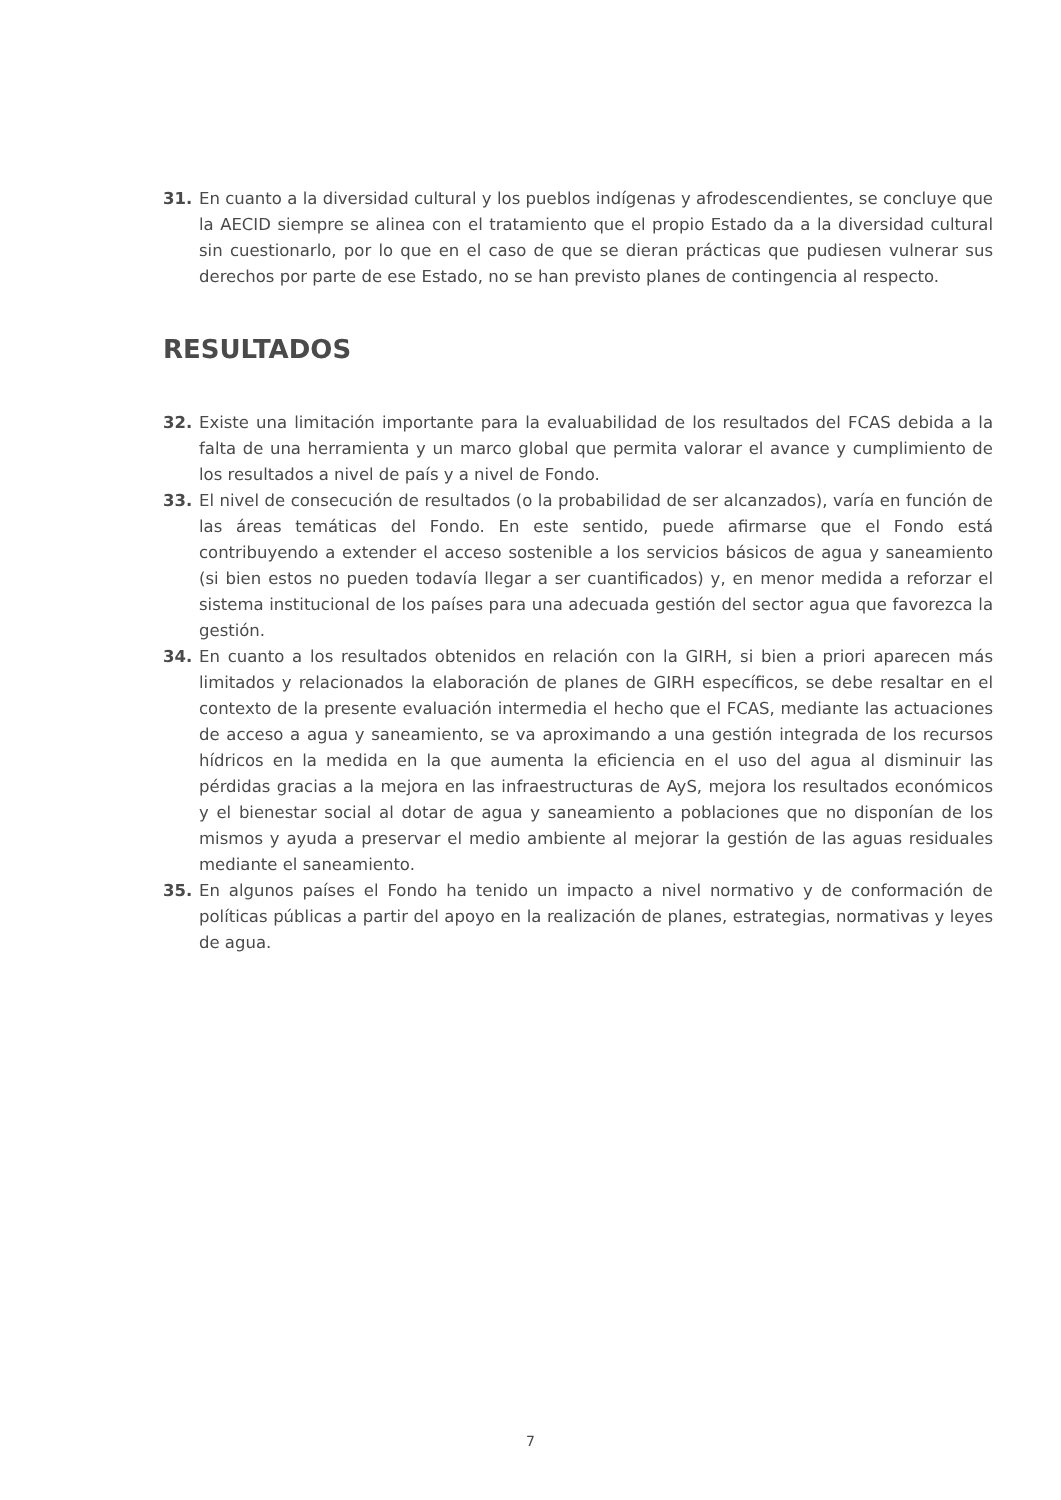31. En cuanto a la diversidad cultural y los pueblos indígenas y afrodescendientes, se concluye que la AECID siempre se alinea con el tratamiento que el propio Estado da a la diversidad cultural sin cuestionarlo, por lo que en el caso de que se dieran prácticas que pudiesen vulnerar sus derechos por parte de ese Estado, no se han previsto planes de contingencia al respecto.
RESULTADOS
32. Existe una limitación importante para la evaluabilidad de los resultados del FCAS debida a la falta de una herramienta y un marco global que permita valorar el avance y cumplimiento de los resultados a nivel de país y a nivel de Fondo.
33. El nivel de consecución de resultados (o la probabilidad de ser alcanzados), varía en función de las áreas temáticas del Fondo. En este sentido, puede afirmarse que el Fondo está contribuyendo a extender el acceso sostenible a los servicios básicos de agua y saneamiento (si bien estos no pueden todavía llegar a ser cuantificados) y, en menor medida a reforzar el sistema institucional de los países para una adecuada gestión del sector agua que favorezca la gestión.
34. En cuanto a los resultados obtenidos en relación con la GIRH, si bien a priori aparecen más limitados y relacionados la elaboración de planes de GIRH específicos, se debe resaltar en el contexto de la presente evaluación intermedia el hecho que el FCAS, mediante las actuaciones de acceso a agua y saneamiento, se va aproximando a una gestión integrada de los recursos hídricos en la medida en la que aumenta la eficiencia en el uso del agua al disminuir las pérdidas gracias a la mejora en las infraestructuras de AyS, mejora los resultados económicos y el bienestar social al dotar de agua y saneamiento a poblaciones que no disponían de los mismos y ayuda a preservar el medio ambiente al mejorar la gestión de las aguas residuales mediante el saneamiento.
35. En algunos países el Fondo ha tenido un impacto a nivel normativo y de conformación de políticas públicas a partir del apoyo en la realización de planes, estrategias, normativas y leyes de agua.
7